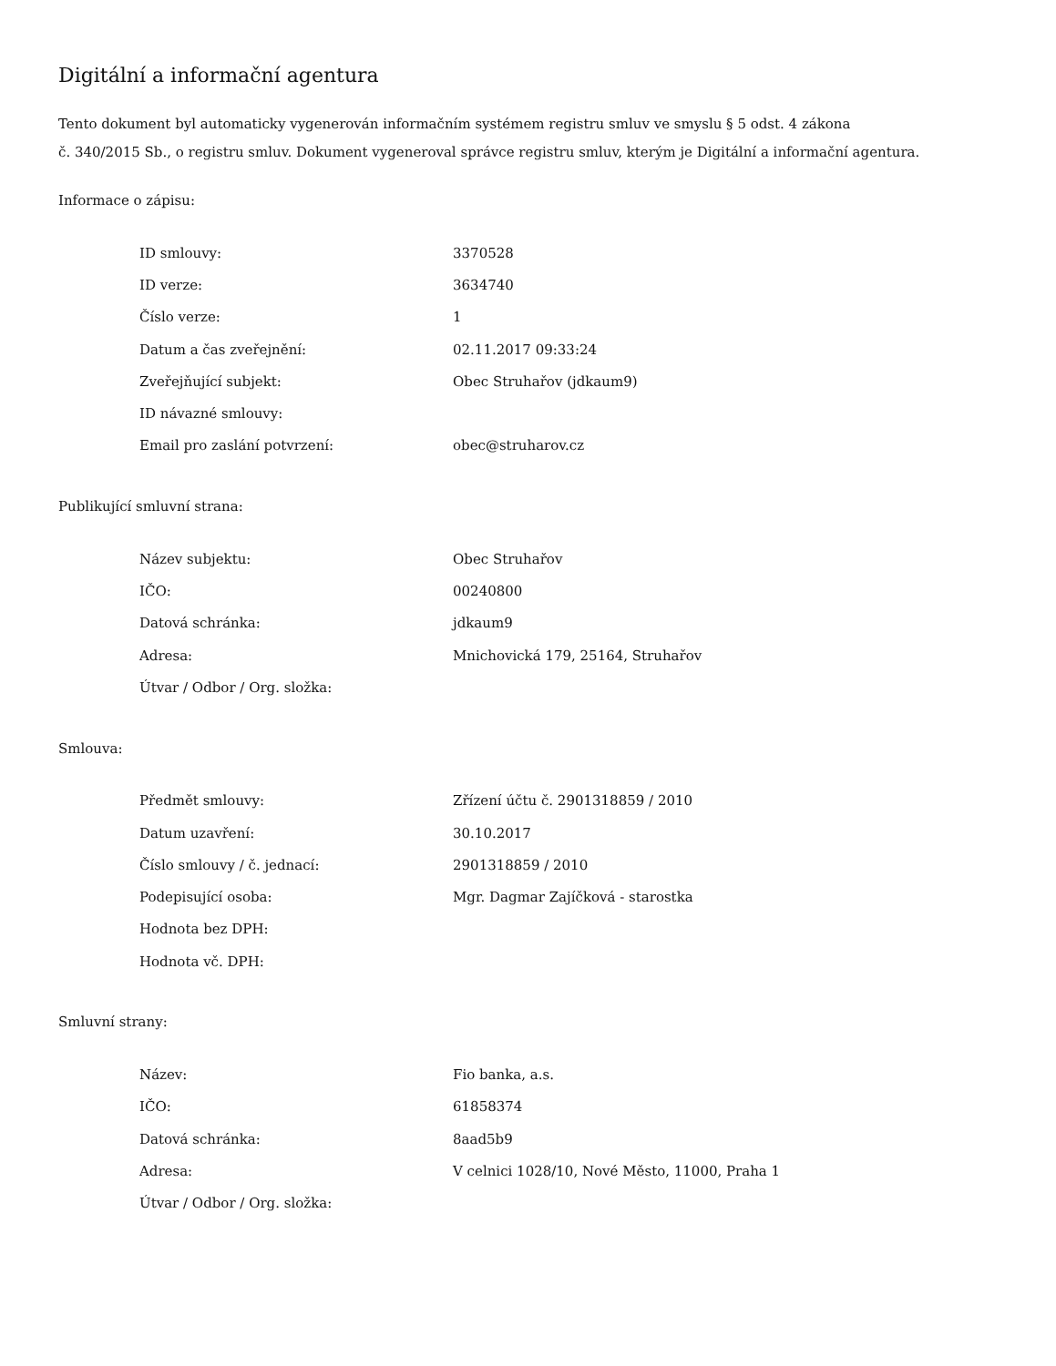Digitální a informační agentura
Tento dokument byl automaticky vygenerován informačním systémem registru smluv ve smyslu § 5 odst. 4 zákona
č. 340/2015 Sb., o registru smluv. Dokument vygeneroval správce registru smluv, kterým je Digitální a informační agentura.
Informace o zápisu:
| ID smlouvy: | 3370528 |
| ID verze: | 3634740 |
| Číslo verze: | 1 |
| Datum a čas zveřejnění: | 02.11.2017 09:33:24 |
| Zveřejňující subjekt: | Obec Struhařov (jdkaum9) |
| ID návazné smlouvy: | |
| Email pro zaslání potvrzení: | obec@struharov.cz |
Publikující smluvní strana:
| Název subjektu: | Obec Struhařov |
| IČO: | 00240800 |
| Datová schránka: | jdkaum9 |
| Adresa: | Mnichovická 179, 25164, Struhařov |
| Útvar / Odbor / Org. složka: | |
Smlouva:
| Předmět smlouvy: | Zřízení účtu č. 2901318859 / 2010 |
| Datum uzavření: | 30.10.2017 |
| Číslo smlouvy / č. jednací: | 2901318859 / 2010 |
| Podepisující osoba: | Mgr. Dagmar Zajíčková - starostka |
| Hodnota bez DPH: | |
| Hodnota vč. DPH: | |
Smluvní strany:
| Název: | Fio banka, a.s. |
| IČO: | 61858374 |
| Datová schránka: | 8aad5b9 |
| Adresa: | V celnici 1028/10, Nové Město, 11000, Praha 1 |
| Útvar / Odbor / Org. složka: | |